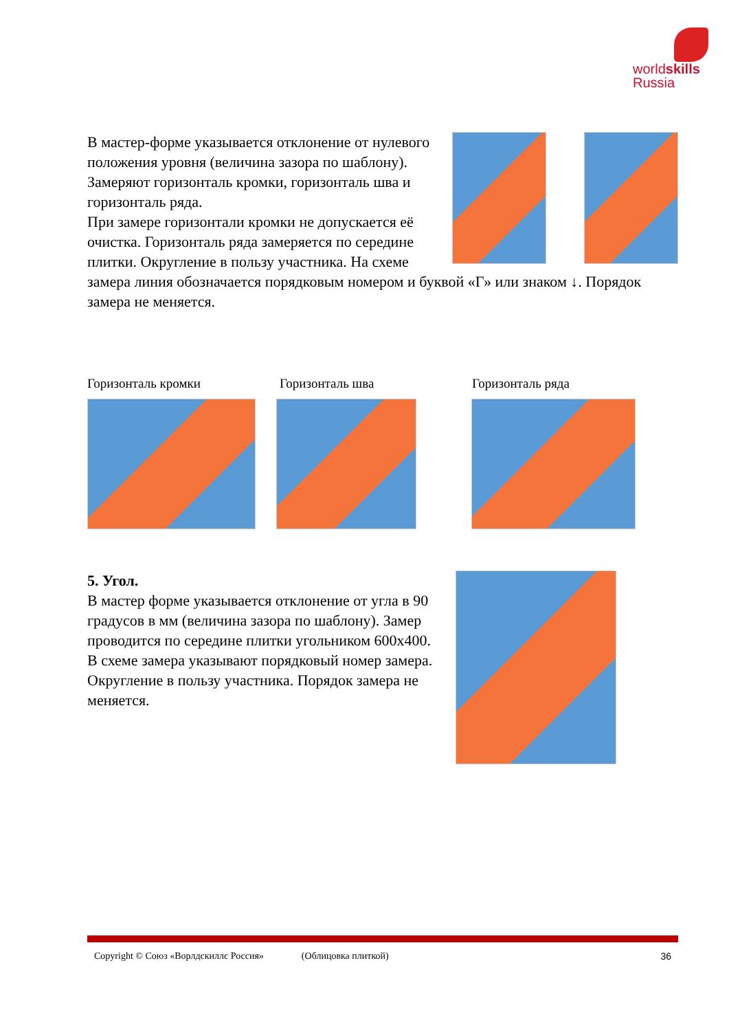worldskills
Russia
В мастер-форме указывается отклонение от нулевого положения уровня (величина зазора по шаблону). Замеряют горизонталь кромки, горизонталь шва и горизонталь ряда.
При замере горизонтали кромки не допускается её очистка. Горизонталь ряда замеряется по середине плитки. Округление в пользу участника. На схеме замера линия обозначается порядковым номером и буквой «Г» или знаком ↓. Порядок замера не меняется.
Горизонталь кромки Горизонталь шва Горизонталь ряда
5. Угол.
В мастер форме указывается отклонение от угла в 90 градусов в мм (величина зазора по шаблону). Замер проводится по середине плитки угольником 600х400.
В схеме замера указывают порядковый номер замера. Округление в пользу участника. Порядок замера не меняется.
Copyright © Союз «Ворлдскиллс Россия» (Облицовка плиткой) 36